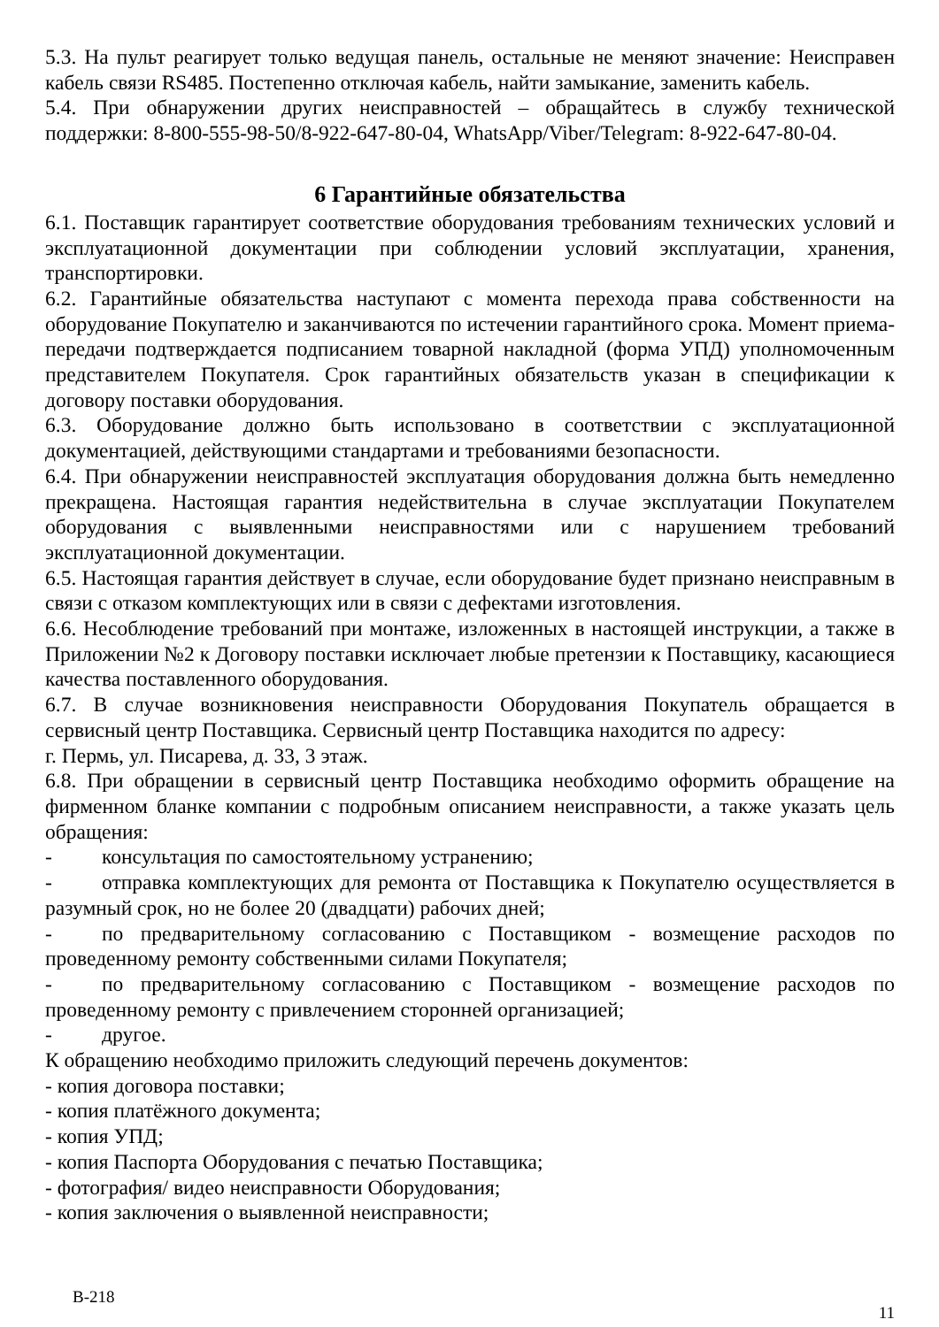5.3. На пульт реагирует только ведущая панель, остальные не меняют значение: Неисправен кабель связи RS485. Постепенно отключая кабель, найти замыкание, заменить кабель.
5.4. При обнаружении других неисправностей – обращайтесь в службу технической поддержки: 8-800-555-98-50/8-922-647-80-04, WhatsApp/Viber/Telegram: 8-922-647-80-04.
6 Гарантийные обязательства
6.1. Поставщик гарантирует соответствие оборудования требованиям технических условий и эксплуатационной документации при соблюдении условий эксплуатации, хранения, транспортировки.
6.2. Гарантийные обязательства наступают с момента перехода права собственности на оборудование Покупателю и заканчиваются по истечении гарантийного срока. Момент приема-передачи подтверждается подписанием товарной накладной (форма УПД) уполномоченным представителем Покупателя. Срок гарантийных обязательств указан в спецификации к договору поставки оборудования.
6.3. Оборудование должно быть использовано в соответствии с эксплуатационной документацией, действующими стандартами и требованиями безопасности.
6.4. При обнаружении неисправностей эксплуатация оборудования должна быть немедленно прекращена. Настоящая гарантия недействительна в случае эксплуатации Покупателем оборудования с выявленными неисправностями или с нарушением требований эксплуатационной документации.
6.5. Настоящая гарантия действует в случае, если оборудование будет признано неисправным в связи с отказом комплектующих или в связи с дефектами изготовления.
6.6. Несоблюдение требований при монтаже, изложенных в настоящей инструкции, а также в Приложении №2 к Договору поставки исключает любые претензии к Поставщику, касающиеся качества поставленного оборудования.
6.7. В случае возникновения неисправности Оборудования Покупатель обращается в сервисный центр Поставщика. Сервисный центр Поставщика находится по адресу:
г. Пермь, ул. Писарева, д. 33, 3 этаж.
6.8. При обращении в сервисный центр Поставщика необходимо оформить обращение на фирменном бланке компании с подробным описанием неисправности, а также указать цель обращения:
- консультация по самостоятельному устранению;
- отправка комплектующих для ремонта от Поставщика к Покупателю осуществляется в разумный срок, но не более 20 (двадцати) рабочих дней;
- по предварительному согласованию с Поставщиком - возмещение расходов по проведенному ремонту собственными силами Покупателя;
- по предварительному согласованию с Поставщиком - возмещение расходов по проведенному ремонту с привлечением сторонней организацией;
- другое.
К обращению необходимо приложить следующий перечень документов:
- копия договора поставки;
- копия платёжного документа;
- копия УПД;
- копия Паспорта Оборудования с печатью Поставщика;
- фотография/ видео неисправности Оборудования;
- копия заключения о выявленной неисправности;
В-218 11